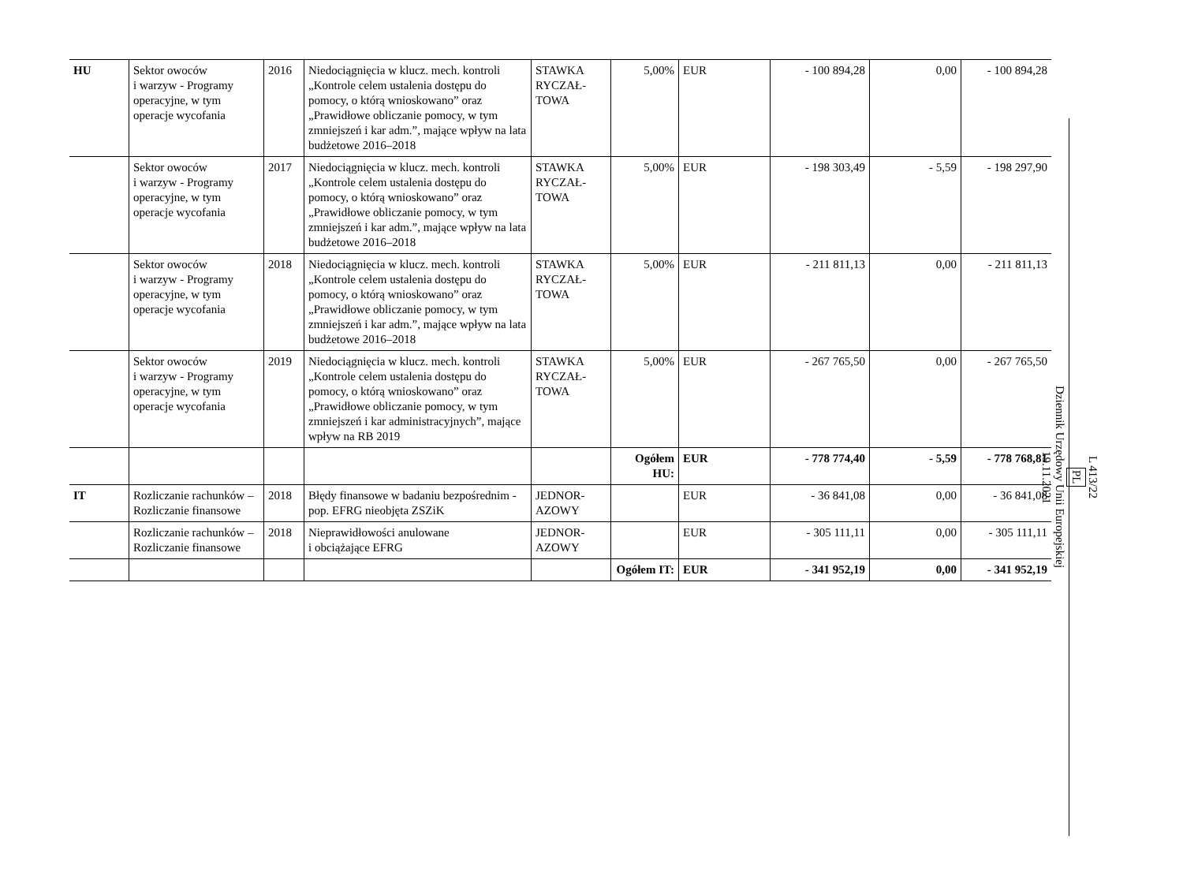| HU | Sektor owoców i warzyw - Programy operacyjne, w tym operacje wycofania | 2016 | Niedociągnięcia w klucz. mech. kontroli „Kontrole celem ustalenia dostępu do pomocy, o którą wnioskowano” oraz „Prawidłowe obliczanie pomocy, w tym zmniejszeń i kar adm.”, mające wpływ na lata budżetowe 2016–2018 | STAWKA RYCZAŁ-TOWA | 5,00% | EUR | - 100 894,28 | 0,00 | - 100 894,28 |
| | Sektor owoców i warzyw - Programy operacyjne, w tym operacje wycofania | 2017 | Niedociągnięcia w klucz. mech. kontroli „Kontrole celem ustalenia dostępu do pomocy, o którą wnioskowano” oraz „Prawidłowe obliczanie pomocy, w tym zmniejszeń i kar adm.”, mające wpływ na lata budżetowe 2016–2018 | STAWKA RYCZAŁ-TOWA | 5,00% | EUR | - 198 303,49 | - 5,59 | - 198 297,90 |
| | Sektor owoców i warzyw - Programy operacyjne, w tym operacje wycofania | 2018 | Niedociągnięcia w klucz. mech. kontroli „Kontrole celem ustalenia dostępu do pomocy, o którą wnioskowano” oraz „Prawidłowe obliczanie pomocy, w tym zmniejszeń i kar adm.”, mające wpływ na lata budżetowe 2016–2018 | STAWKA RYCZAŁ-TOWA | 5,00% | EUR | - 211 811,13 | 0,00 | - 211 811,13 |
| | Sektor owoców i warzyw - Programy operacyjne, w tym operacje wycofania | 2019 | Niedociągnięcia w klucz. mech. kontroli „Kontrole celem ustalenia dostępu do pomocy, o którą wnioskowano” oraz „Prawidłowe obliczanie pomocy, w tym zmniejszeń i kar administracyjnych”, mające wpływ na RB 2019 | STAWKA RYCZAŁ-TOWA | 5,00% | EUR | - 267 765,50 | 0,00 | - 267 765,50 |
| | | | | | Ogółem HU: | EUR | - 778 774,40 | - 5,59 | - 778 768,81 |
| IT | Rozliczanie rachunków – Rozliczanie finansowe | 2018 | Błędy finansowe w badaniu bezpośrednim - pop. EFRG nieobjęta ZSZiK | JEDNOR-AZOWY | | EUR | - 36 841,08 | 0,00 | - 36 841,08 |
| | Rozliczanie rachunków – Rozliczanie finansowe | 2018 | Nieprawidłowości anulowane i obciążające EFRG | JEDNOR-AZOWY | | EUR | - 305 111,11 | 0,00 | - 305 111,11 |
| | | | | | Ogółem IT: | EUR | - 341 952,19 | 0,00 | - 341 952,19 |
L 413/22
PL
Dziennik Urzędowy Unii Europejskiej
19.11.2021